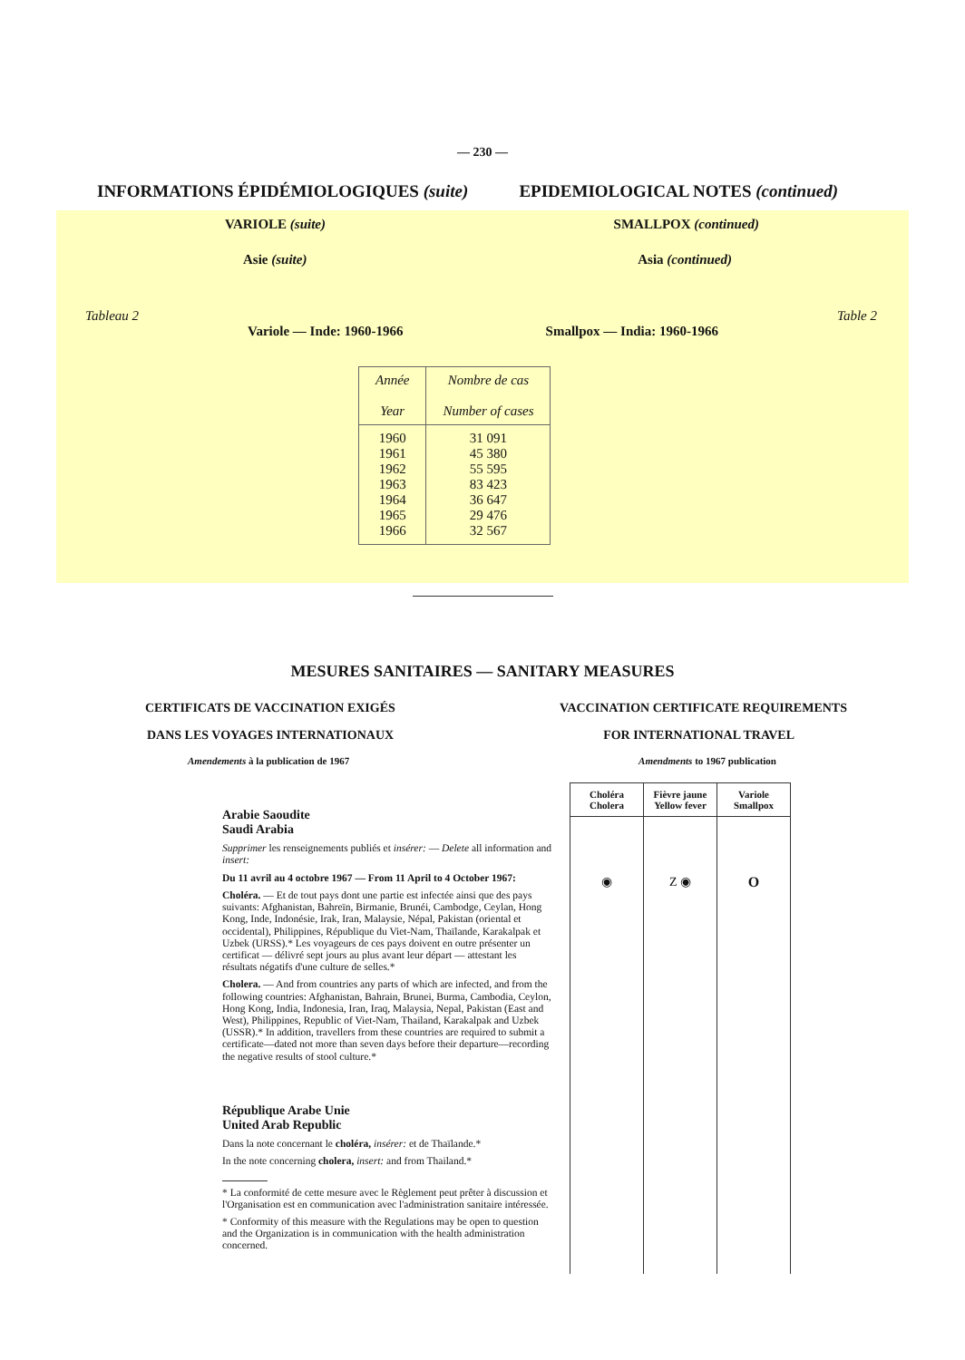— 230 —
INFORMATIONS ÉPIDÉMIOLOGIQUES (suite) EPIDEMIOLOGICAL NOTES (continued)
VARIOLE (suite) SMALLPOX (continued)
Asie (suite) Asia (continued)
Tableau 2 Table 2
Variole — Inde: 1960-1966 Smallpox — India: 1960-1966
| Année Year | Nombre de cas Number of cases |
| --- | --- |
| 1960 1961 1962 1963 1964 1965 1966 | 31 091 45 380 55 595 83 423 36 647 29 476 32 567 |
MESURES SANITAIRES — SANITARY MEASURES
CERTIFICATS DE VACCINATION EXIGÉS VACCINATION CERTIFICATE REQUIREMENTS
DANS LES VOYAGES INTERNATIONAUX FOR INTERNATIONAL TRAVEL
Amendements à la publication de 1967 Amendments to 1967 publication
Arabie Saoudite
Saudi Arabia
Supprimer les renseignements publiés et insérer: — Delete all information and insert:
Du 11 avril au 4 octobre 1967 — From 11 April to 4 October 1967:
Choléra. — Et de tout pays dont une partie est infectée ainsi que des pays suivants: Afghanistan, Bahreïn, Birmanie, Brunéi, Cambodge, Ceylan, Hong Kong, Inde, Indonésie, Irak, Iran, Malaysie, Népal, Pakistan (oriental et occidental), Philippines, République du Viet-Nam, Thaïlande, Karakalpak et Uzbek (URSS).* Les voyageurs de ces pays doivent en outre présenter un certificat — délivré sept jours au plus avant leur départ — attestant les résultats négatifs d'une culture de selles.*
Cholera. — And from countries any parts of which are infected, and from the following countries: Afghanistan, Bahrain, Brunei, Burma, Cambodia, Ceylon, Hong Kong, India, Indonesia, Iran, Iraq, Malaysia, Nepal, Pakistan (East and West), Philippines, Republic of Viet-Nam, Thailand, Karakalpak and Uzbek (USSR).* In addition, travellers from these countries are required to submit a certificate—dated not more than seven days before their departure—recording the negative results of stool culture.*
République Arabe Unie
United Arab Republic
Dans la note concernant le choléra, insérer: et de Thaïlande.*
In the note concerning cholera, insert: and from Thailand.*
* La conformité de cette mesure avec le Règlement peut prêter à discussion et l'Organisation est en communication avec l'administration sanitaire intéressée.
* Conformity of this measure with the Regulations may be open to question and the Organization is in communication with the health administration concerned.
| Choléra Cholera | Fièvre jaune Yellow fever | Variole Smallpox |
| --- | --- | --- |
| ◉ | Z ◉ | O |